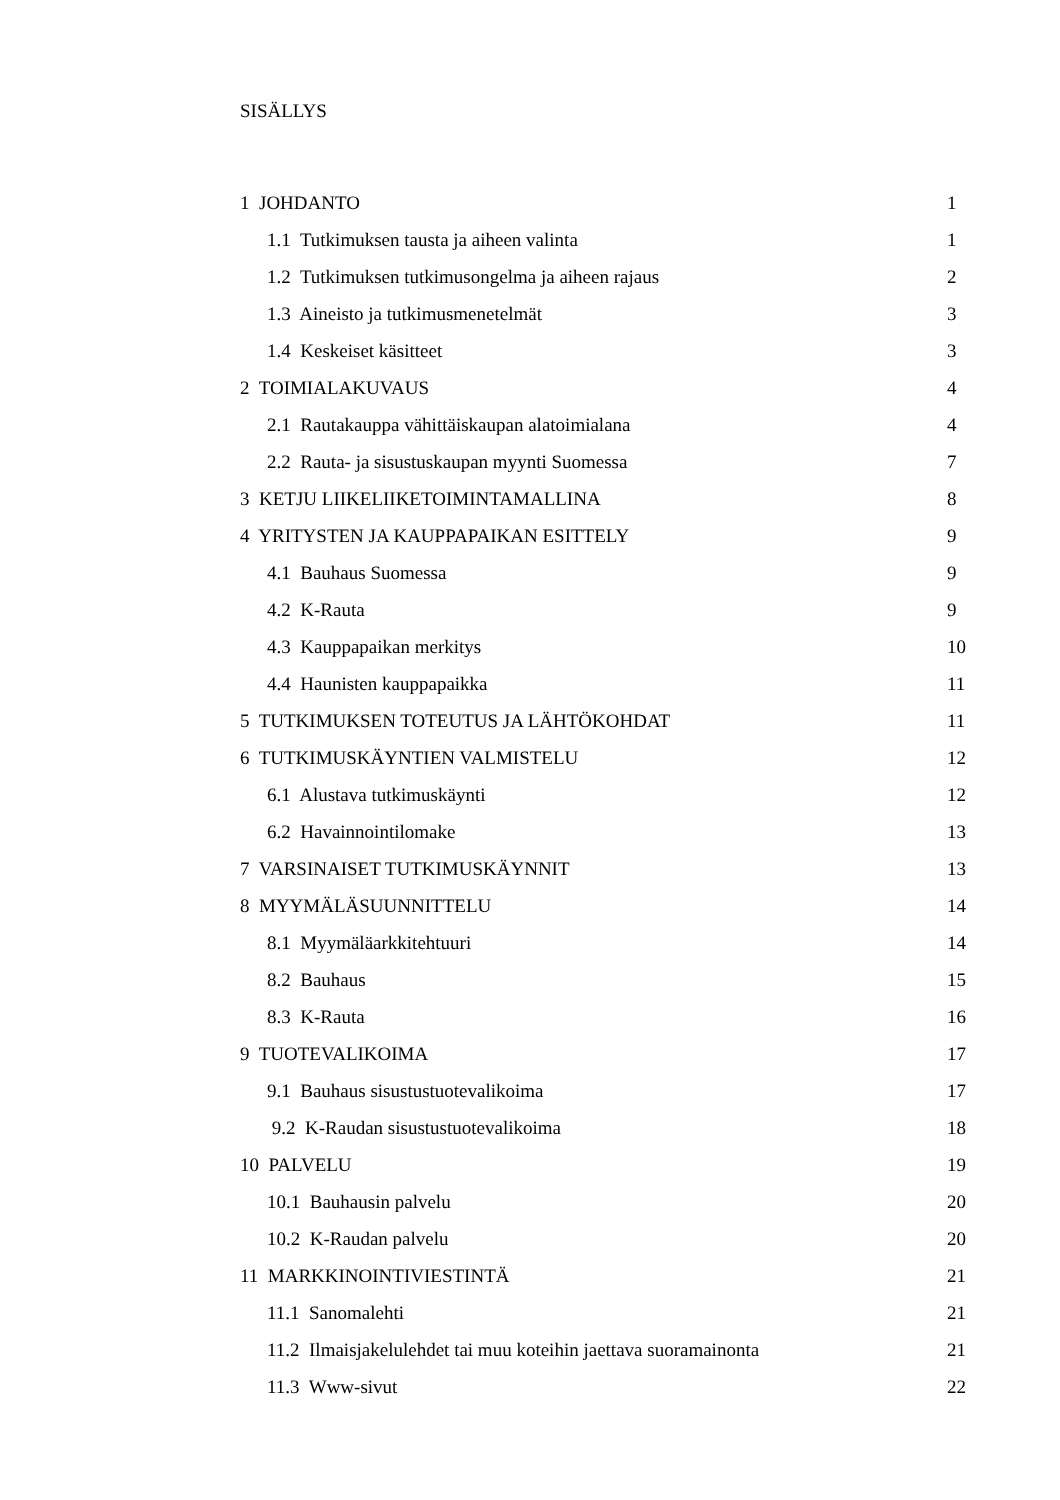SISÄLLYS
1 JOHDANTO 1
1.1 Tutkimuksen tausta ja aiheen valinta 1
1.2 Tutkimuksen tutkimusongelma ja aiheen rajaus 2
1.3 Aineisto ja tutkimusmenetelmät 3
1.4 Keskeiset käsitteet 3
2 TOIMIALAKUVAUS 4
2.1 Rautakauppa vähittäiskaupan alatoimialana 4
2.2 Rauta- ja sisustuskaupan myynti Suomessa 7
3 KETJU LIIKELIIKETOIMINTAMALLINA 8
4 YRITYSTEN JA KAUPPAPAIKAN ESITTELY 9
4.1 Bauhaus Suomessa 9
4.2 K-Rauta 9
4.3 Kauppapaikan merkitys 10
4.4 Haunisten kauppapaikka 11
5 TUTKIMUKSEN TOTEUTUS JA LÄHTÖKOHDAT 11
6 TUTKIMUSKÄYNTIEN VALMISTELU 12
6.1 Alustava tutkimuskäynti 12
6.2 Havainnointilomake 13
7 VARSINAISET TUTKIMUSKÄYNNIT 13
8 MYYMÄLÄSUUNNITTELU 14
8.1 Myymäläarkkitehtuuri 14
8.2 Bauhaus 15
8.3 K-Rauta 16
9 TUOTEVALIKOIMA 17
9.1 Bauhaus sisustustuotevalikoima 17
9.2 K-Raudan sisustustuotevalikoima 18
10 PALVELU 19
10.1 Bauhausin palvelu 20
10.2 K-Raudan palvelu 20
11 MARKKINOINTIVIESTINTÄ 21
11.1 Sanomalehti 21
11.2 Ilmaisjakelulehdet tai muu koteihin jaettava suoramainonta 21
11.3 Www-sivut 22